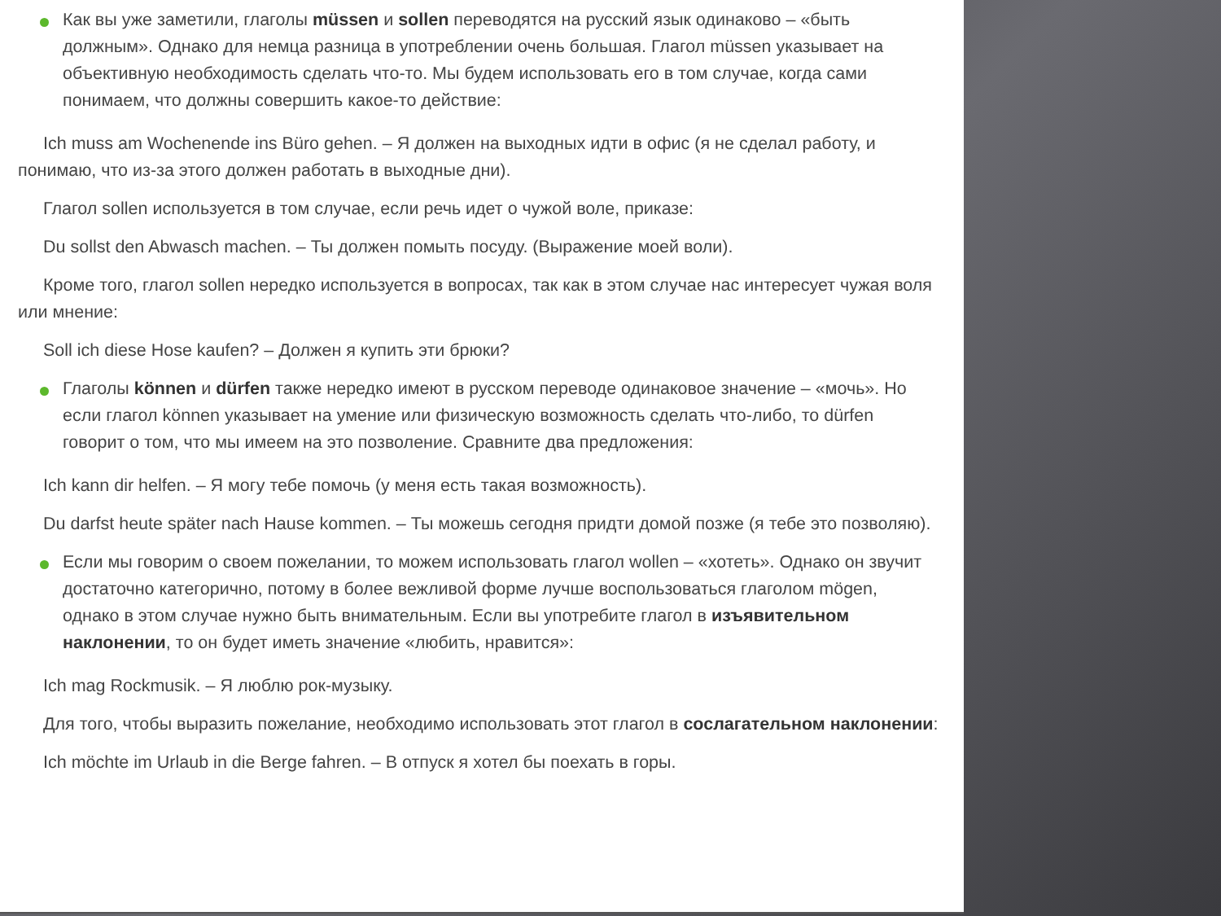Как вы уже заметили, глаголы müssen и sollen переводятся на русский язык одинаково – «быть должным». Однако для немца разница в употреблении очень большая. Глагол müssen указывает на объективную необходимость сделать что-то. Мы будем использовать его в том случае, когда сами понимаем, что должны совершить какое-то действие:
Ich muss am Wochenende ins Büro gehen. – Я должен на выходных идти в офис (я не сделал работу, и понимаю, что из-за этого должен работать в выходные дни).
Глагол sollen используется в том случае, если речь идет о чужой воле, приказе:
Du sollst den Abwasch machen. – Ты должен помыть посуду. (Выражение моей воли).
Кроме того, глагол sollen нередко используется в вопросах, так как в этом случае нас интересует чужая воля или мнение:
Soll ich diese Hose kaufen? – Должен я купить эти брюки?
Глаголы können и dürfen также нередко имеют в русском переводе одинаковое значение – «мочь». Но если глагол können указывает на умение или физическую возможность сделать что-либо, то dürfen говорит о том, что мы имеем на это позволение. Сравните два предложения:
Ich kann dir helfen. – Я могу тебе помочь (у меня есть такая возможность).
Du darfst heute später nach Hause kommen. – Ты можешь сегодня придти домой позже (я тебе это позволяю).
Если мы говорим о своем пожелании, то можем использовать глагол wollen – «хотеть». Однако он звучит достаточно категорично, потому в более вежливой форме лучше воспользоваться глаголом mögen, однако в этом случае нужно быть внимательным. Если вы употребите глагол в изъявительном наклонении, то он будет иметь значение «любить, нравится»:
Ich mag Rockmusik. – Я люблю рок-музыку.
Для того, чтобы выразить пожелание, необходимо использовать этот глагол в сослагательном наклонении:
Ich möchte im Urlaub in die Berge fahren. – В отпуск я хотел бы поехать в горы.